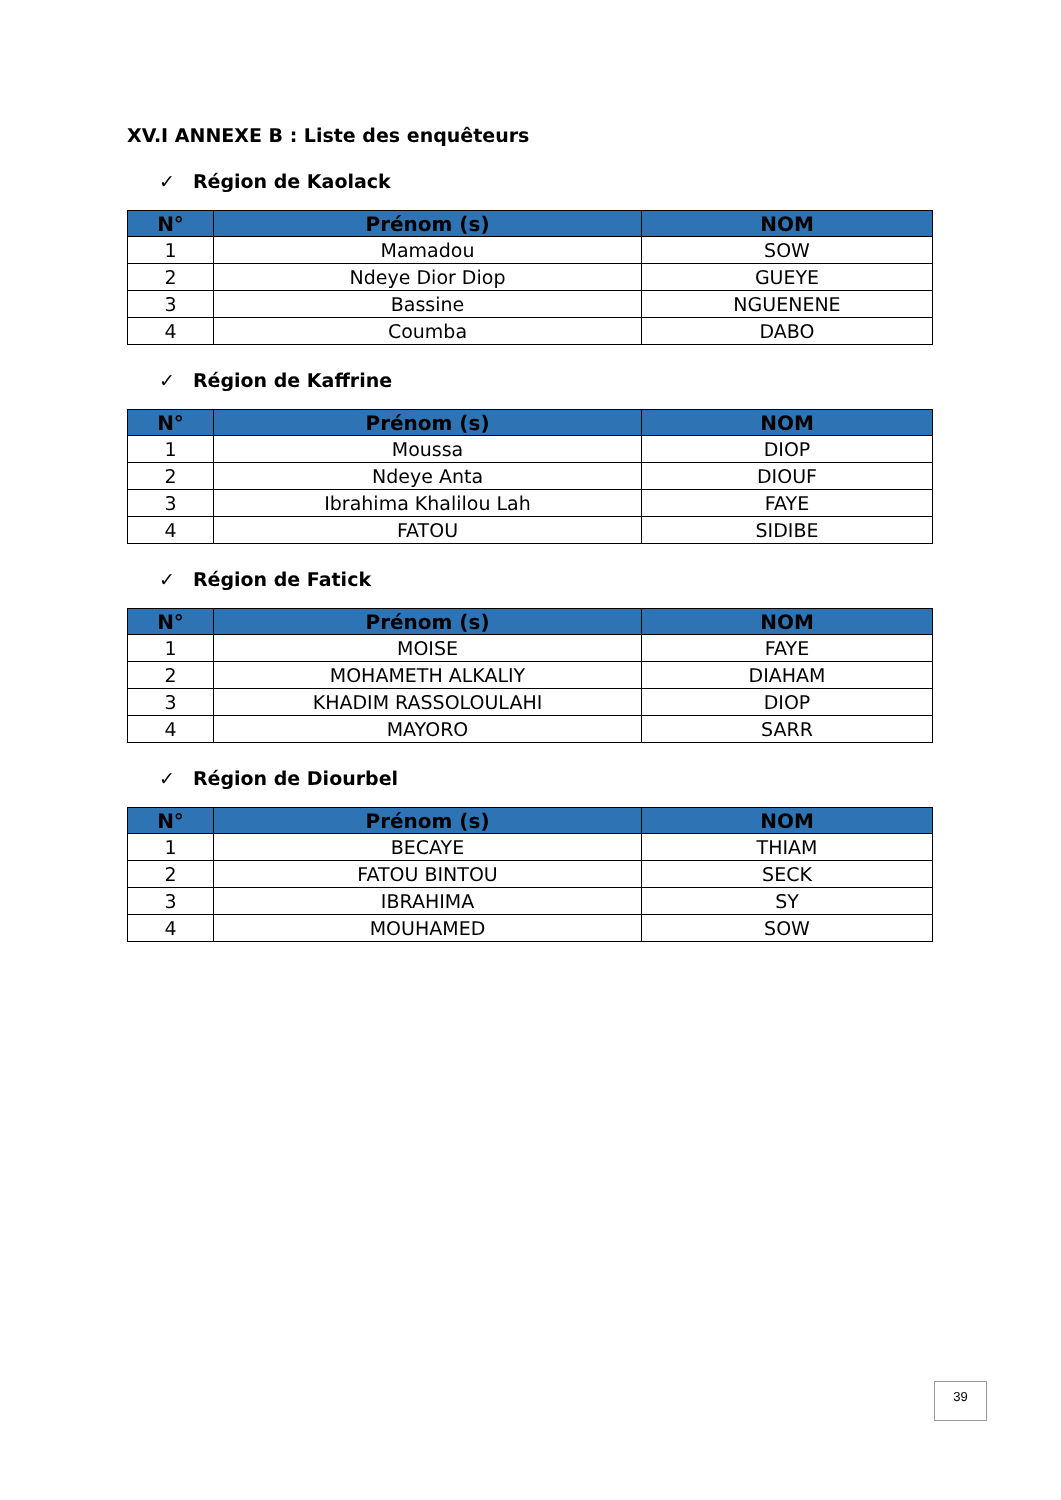XV.I ANNEXE B : Liste des enquêteurs
✓ Région de Kaolack
| N° | Prénom (s) | NOM |
| --- | --- | --- |
| 1 | Mamadou | SOW |
| 2 | Ndeye Dior Diop | GUEYE |
| 3 | Bassine | NGUENENE |
| 4 | Coumba | DABO |
✓ Région de Kaffrine
| N° | Prénom (s) | NOM |
| --- | --- | --- |
| 1 | Moussa | DIOP |
| 2 | Ndeye Anta | DIOUF |
| 3 | Ibrahima Khalilou Lah | FAYE |
| 4 | FATOU | SIDIBE |
✓ Région de Fatick
| N° | Prénom (s) | NOM |
| --- | --- | --- |
| 1 | MOISE | FAYE |
| 2 | MOHAMETH ALKALIY | DIAHAM |
| 3 | KHADIM RASSOLOULAHI | DIOP |
| 4 | MAYORO | SARR |
✓ Région de Diourbel
| N° | Prénom (s) | NOM |
| --- | --- | --- |
| 1 | BECAYE | THIAM |
| 2 | FATOU BINTOU | SECK |
| 3 | IBRAHIMA | SY |
| 4 | MOUHAMED | SOW |
39